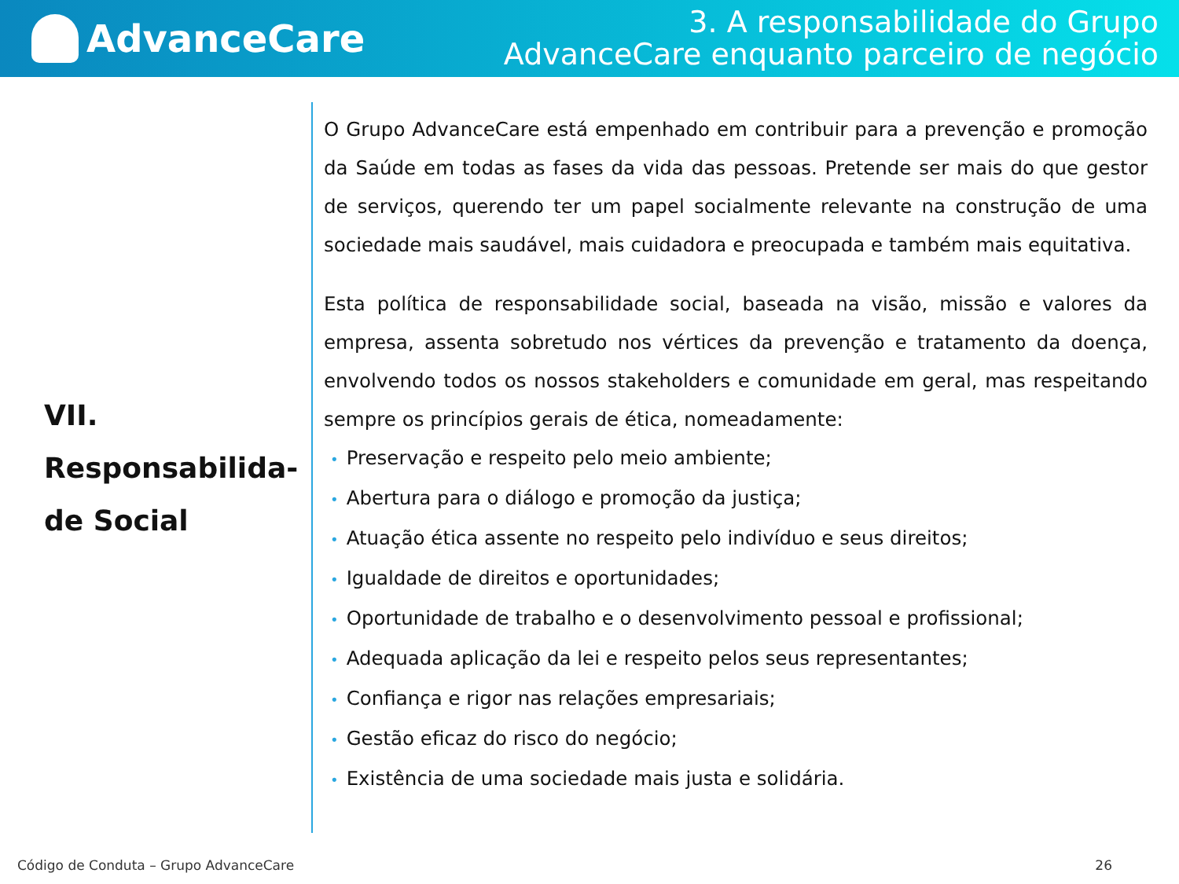AdvanceCare
3. A responsabilidade do Grupo
AdvanceCare enquanto parceiro de negócio
VII.
Responsabilida-
de Social
O Grupo AdvanceCare está empenhado em contribuir para a prevenção e promoção da Saúde em todas as fases da vida das pessoas. Pretende ser mais do que gestor de serviços, querendo ter um papel socialmente relevante na construção de uma sociedade mais saudável, mais cuidadora e preocupada e também mais equitativa.
Esta política de responsabilidade social, baseada na visão, missão e valores da empresa, assenta sobretudo nos vértices da prevenção e tratamento da doença, envolvendo todos os nossos stakeholders e comunidade em geral, mas respeitando sempre os princípios gerais de ética, nomeadamente:
• Preservação e respeito pelo meio ambiente;
• Abertura para o diálogo e promoção da justiça;
• Atuação ética assente no respeito pelo indivíduo e seus direitos;
• Igualdade de direitos e oportunidades;
• Oportunidade de trabalho e o desenvolvimento pessoal e profissional;
• Adequada aplicação da lei e respeito pelos seus representantes;
• Confiança e rigor nas relações empresariais;
• Gestão eficaz do risco do negócio;
• Existência de uma sociedade mais justa e solidária.
Código de Conduta – Grupo AdvanceCare 26